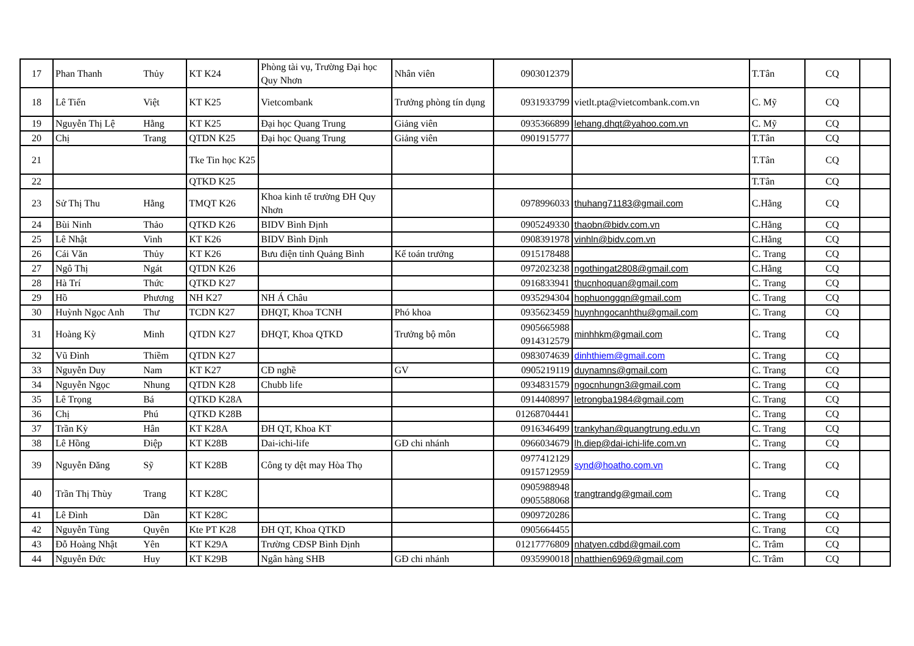| 17 | Phan Thanh | Thủy | KT K24 | Phòng tài vụ, Trường Đại học Quy Nhơn | Nhân viên | 0903012379 | | T.Tân | CQ | |
| 18 | Lê Tiến | Việt | KT K25 | Vietcombank | Trưởng phòng tín dụng | 0931933799 | vietlt.pta@vietcombank.com.vn | C. Mỹ | CQ | |
| 19 | Nguyễn Thị Lệ | Hằng | KT K25 | Đại học Quang Trung | Giảng viên | 0935366899 | lehang.dhqt@yahoo.com.vn | C. Mỹ | CQ | |
| 20 | Chị | Trang | QTDN K25 | Đại học Quang Trung | Giảng viên | 0901915777 | | T.Tân | CQ | |
| 21 | | | Tke Tin học K25 | | | | | T.Tân | CQ | |
| 22 | | | QTKD K25 | | | | | T.Tân | CQ | |
| 23 | Sử Thị Thu | Hằng | TMQT K26 | Khoa kinh tế trường ĐH Quy Nhơn | | 0978996033 | thuhang71183@gmail.com | C.Hằng | CQ | |
| 24 | Bùi Ninh | Thảo | QTKD K26 | BIDV Bình Định | | 0905249330 | thaobn@bidv.com.vn | C.Hằng | CQ | |
| 25 | Lê Nhật | Vinh | KT K26 | BIDV Bình Định | | 0908391978 | vinhln@bidv.com.vn | C.Hằng | CQ | |
| 26 | Cái Văn | Thủy | KT K26 | Bưu điện tỉnh Quảng Bình | Kế toán trưởng | 0915178488 | | C. Trang | CQ | |
| 27 | Ngô Thị | Ngát | QTDN K26 | | | 0972023238 | ngothingat2808@gmail.com | C.Hằng | CQ | |
| 28 | Hà Trí | Thức | QTKD K27 | | | 0916833941 | thucnhoquan@gmail.com | C. Trang | CQ | |
| 29 | Hồ | Phương | NH K27 | NH Á Châu | | 0935294304 | hophuonggqn@gmail.com | C. Trang | CQ | |
| 30 | Huỳnh Ngọc Anh | Thư | TCDN K27 | ĐHQT, Khoa TCNH | Phó khoa | 0935623459 | huynhngocanhthu@gmail.com | C. Trang | CQ | |
| 31 | Hoàng Kỳ | Minh | QTDN K27 | ĐHQT, Khoa QTKD | Trưởng bộ môn | 0905665988 0914312579 | minhhkm@gmail.com | C. Trang | CQ | |
| 32 | Vũ Đình | Thiềm | QTDN K27 | | | 0983074639 | dinhthiem@gmail.com | C. Trang | CQ | |
| 33 | Nguyễn Duy | Nam | KT K27 | CĐ nghề | GV | 0905219119 | duynamns@gmail.com | C. Trang | CQ | |
| 34 | Nguyễn Ngọc | Nhung | QTDN K28 | Chubb life | | 0934831579 | ngocnhungn3@gmail.com | C. Trang | CQ | |
| 35 | Lê Trọng | Bá | QTKD K28A | | | 0914408997 | letrongba1984@gmail.com | C. Trang | CQ | |
| 36 | Chị | Phú | QTKD K28B | | | 01268704441 | | C. Trang | CQ | |
| 37 | Trần Kỳ | Hân | KT K28A | ĐH QT, Khoa KT | | 0916346499 | trankyhan@quangtrung.edu.vn | C. Trang | CQ | |
| 38 | Lê Hồng | Điệp | KT K28B | Dai-ichi-life | GĐ chi nhánh | 0966034679 | lh.diep@dai-ichi-life.com.vn | C. Trang | CQ | |
| 39 | Nguyễn Đăng | Sỹ | KT K28B | Công ty dệt may Hòa Thọ | | 0977412129 0915712959 | synd@hoatho.com.vn | C. Trang | CQ | |
| 40 | Trần Thị Thùy | Trang | KT K28C | | | 0905988948 0905588068 | trangtrandg@gmail.com | C. Trang | CQ | |
| 41 | Lê Đình | Dần | KT K28C | | | 0909720286 | | C. Trang | CQ | |
| 42 | Nguyễn Tùng | Quyên | Kte PT K28 | ĐH QT, Khoa QTKD | | 0905664455 | | C. Trang | CQ | |
| 43 | Đỗ Hoàng Nhật | Yên | KT K29A | Trường CĐSP Bình Định | | 01217776809 | nhatyen.cdbd@gmail.com | C. Trâm | CQ | |
| 44 | Nguyễn Đức | Huy | KT K29B | Ngân hàng SHB | GĐ chi nhánh | 0935990018 | nhatthien6969@gmail.com | C. Trâm | CQ | |